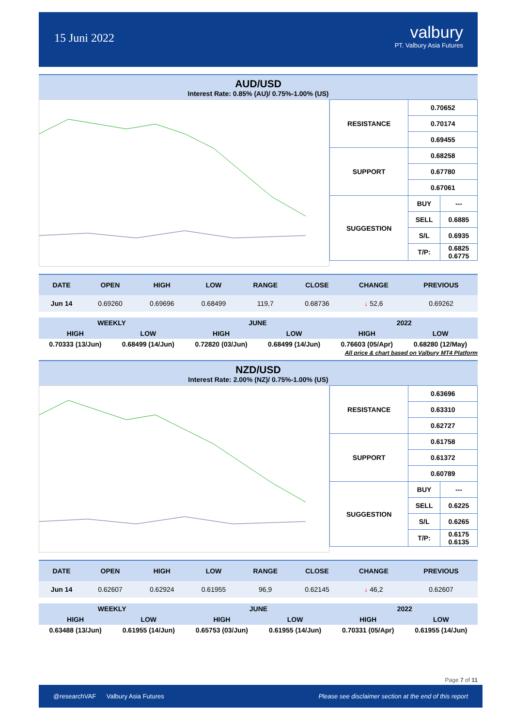15 Juni 2022
valbury
PT. Valbury Asia Futures
AUD/USD
Interest Rate: 0.85% (AU)/ 0.75%-1.00% (US)
| RESISTANCE | 0.70652 | |
| | 0.70174 | |
| | 0.69455 | |
| SUPPORT | 0.68258 | |
| | 0.67780 | |
| | 0.67061 | |
| SUGGESTION | BUY | --- |
| | SELL | 0.6885 |
| | S/L | 0.6935 |
| | T/P: | 0.6825 0.6775 |
| DATE | OPEN | HIGH | LOW | RANGE | CLOSE | CHANGE | PREVIOUS |
| --- | --- | --- | --- | --- | --- | --- | --- |
| Jun 14 | 0.69260 | 0.69696 | 0.68499 | 119,7 | 0.68736 | ↓ 52,6 | 0.69262 |
| WEEKLY | | JUNE | | 2022 | |
| --- | --- | --- | --- | --- | --- |
| HIGH | LOW | HIGH | LOW | HIGH | LOW |
| 0.70333 (13/Jun) | 0.68499 (14/Jun) | 0.72820 (03/Jun) | 0.68499 (14/Jun) | 0.76603 (05/Apr) | 0.68280 (12/May) |
All price & chart based on Valbury MT4 Platform
NZD/USD
Interest Rate: 2.00% (NZ)/ 0.75%-1.00% (US)
| RESISTANCE | 0.63696 | |
| | 0.63310 | |
| | 0.62727 | |
| SUPPORT | 0.61758 | |
| | 0.61372 | |
| | 0.60789 | |
| SUGGESTION | BUY | --- |
| | SELL | 0.6225 |
| | S/L | 0.6265 |
| | T/P: | 0.6175 0.6135 |
| DATE | OPEN | HIGH | LOW | RANGE | CLOSE | CHANGE | PREVIOUS |
| --- | --- | --- | --- | --- | --- | --- | --- |
| Jun 14 | 0.62607 | 0.62924 | 0.61955 | 96,9 | 0.62145 | ↓ 46,2 | 0.62607 |
| WEEKLY | | JUNE | | 2022 | |
| --- | --- | --- | --- | --- | --- |
| HIGH | LOW | HIGH | LOW | HIGH | LOW |
| 0.63488 (13/Jun) | 0.61955 (14/Jun) | 0.65753 (03/Jun) | 0.61955 (14/Jun) | 0.70331 (05/Apr) | 0.61955 (14/Jun) |
Page 7 of 11
@researchVAF Valbury Asia Futures Please see disclaimer section at the end of this report